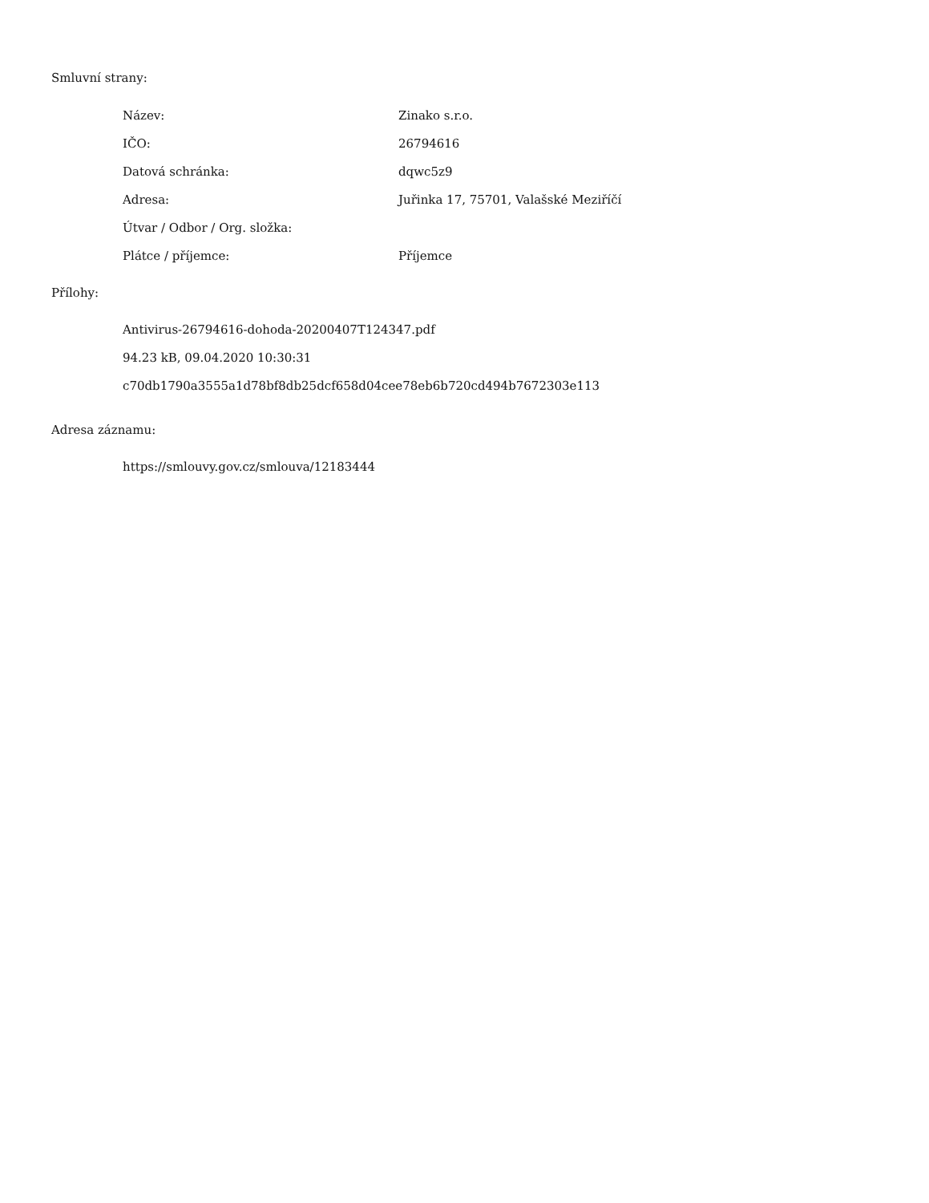Smluvní strany:
| Název: | Zinako s.r.o. |
| IČO: | 26794616 |
| Datová schránka: | dqwc5z9 |
| Adresa: | Juřinka 17, 75701, Valašské Meziříčí |
| Útvar / Odbor / Org. složka: | |
| Plátce / příjemce: | Příjemce |
Přílohy:
Antivirus-26794616-dohoda-20200407T124347.pdf
94.23 kB, 09.04.2020 10:30:31
c70db1790a3555a1d78bf8db25dcf658d04cee78eb6b720cd494b7672303e113
Adresa záznamu:
https://smlouvy.gov.cz/smlouva/12183444